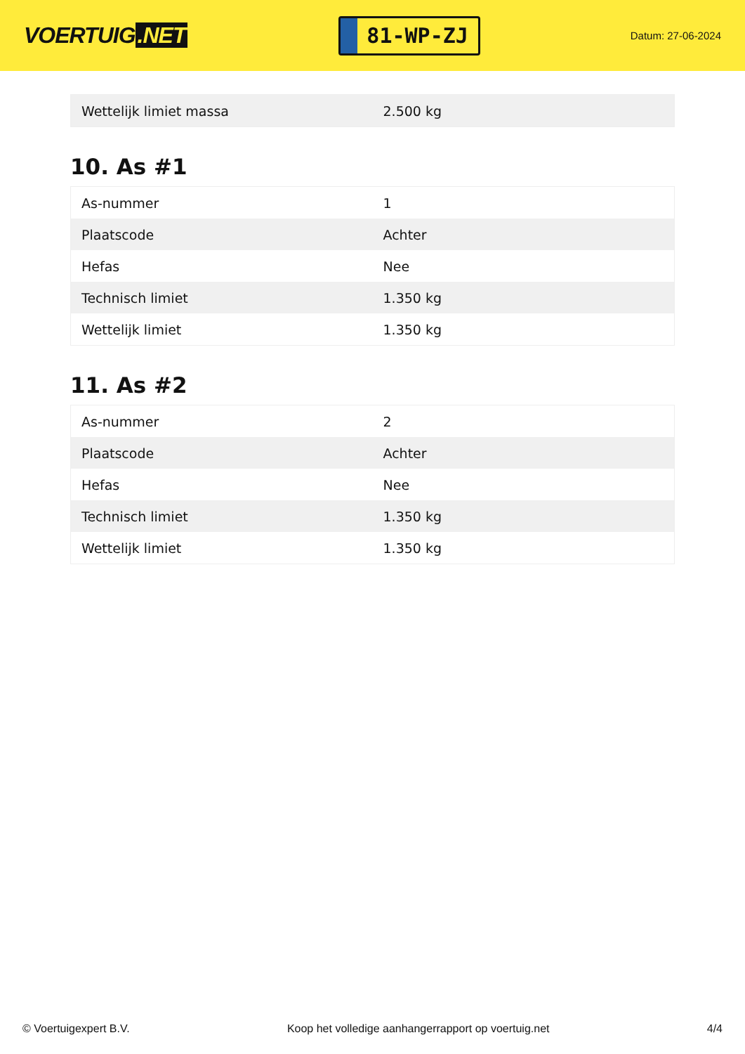VOERTUIG.NET
81-WP-ZJ
Datum: 27-06-2024
| Wettelijk limiet massa | 2.500 kg |
10. As #1
| As-nummer | 1 |
| Plaatscode | Achter |
| Hefas | Nee |
| Technisch limiet | 1.350 kg |
| Wettelijk limiet | 1.350 kg |
11. As #2
| As-nummer | 2 |
| Plaatscode | Achter |
| Hefas | Nee |
| Technisch limiet | 1.350 kg |
| Wettelijk limiet | 1.350 kg |
© Voertuigexpert B.V. Koop het volledige aanhangerrapport op voertuig.net 4/4